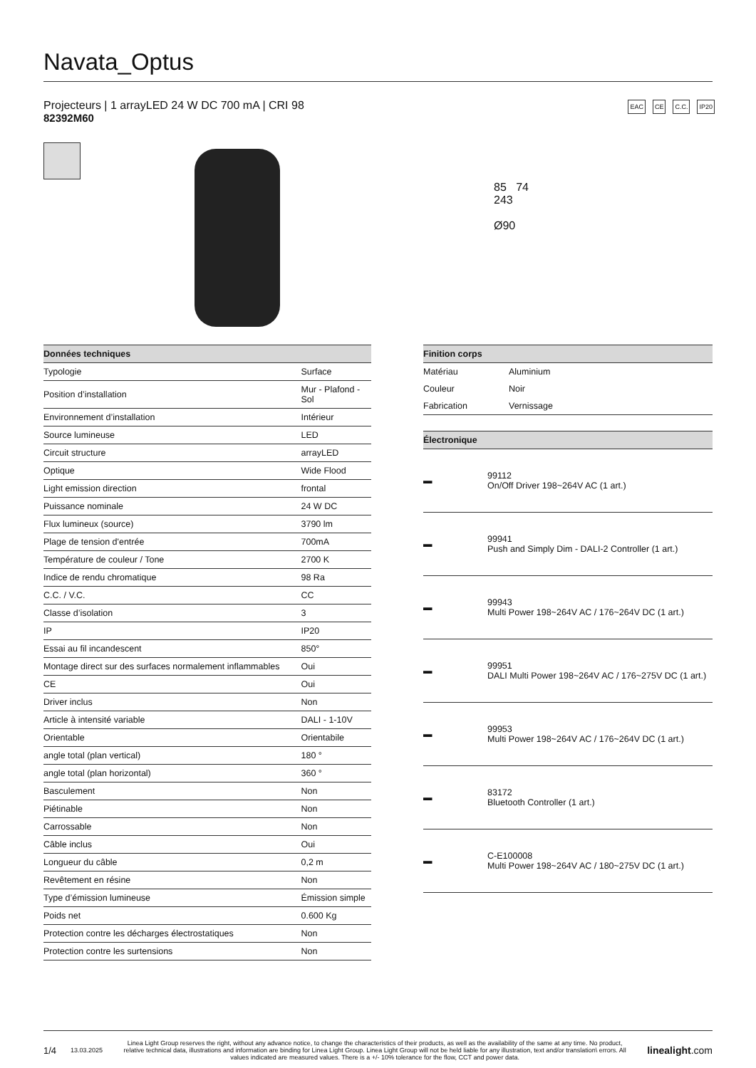Navata_Optus
Projecteurs | 1 arrayLED 24 W DC 700 mA | CRI 98
82392M60
EAC CE C.C. IP20
85 74
243
Ø90
| Données techniques | |
| --- | --- |
| Typologie | Surface |
| Position d’installation | Mur - Plafond - Sol |
| Environnement d’installation | Intérieur |
| Source lumineuse | LED |
| Circuit structure | arrayLED |
| Optique | Wide Flood |
| Light emission direction | frontal |
| Puissance nominale | 24 W DC |
| Flux lumineux (source) | 3790 lm |
| Plage de tension d'entrée | 700mA |
| Température de couleur / Tone | 2700 K |
| Indice de rendu chromatique | 98 Ra |
| C.C. / V.C. | CC |
| Classe d’isolation | 3 |
| IP | IP20 |
| Essai au fil incandescent | 850° |
| Montage direct sur des surfaces normalement inflammables | Oui |
| CE | Oui |
| Driver inclus | Non |
| Article à intensité variable | DALI - 1-10V |
| Orientable | Orientabile |
| angle total (plan vertical) | 180 ° |
| angle total (plan horizontal) | 360 ° |
| Basculement | Non |
| Piétinable | Non |
| Carrossable | Non |
| Câble inclus | Oui |
| Longueur du câble | 0,2 m |
| Revêtement en résine | Non |
| Type d’émission lumineuse | Émission simple |
| Poids net | 0.600 Kg |
| Protection contre les décharges électrostatiques | Non |
| Protection contre les surtensions | Non |
| Finition corps | |
| --- | --- |
| Matériau | Aluminium |
| Couleur | Noir |
| Fabrication | Vernissage |
| Électronique | |
| --- | --- |
| ▬ | 99112 On/Off Driver 198~264V AC (1 art.) |
| ▬ | 99941 Push and Simply Dim - DALI-2 Controller (1 art.) |
| ▬ | 99943 Multi Power 198~264V AC / 176~264V DC (1 art.) |
| ▬ | 99951 DALI Multi Power 198~264V AC / 176~275V DC (1 art.) |
| ▬ | 99953 Multi Power 198~264V AC / 176~264V DC (1 art.) |
| ▬ | 83172 Bluetooth Controller (1 art.) |
| ▬ | C-E100008 Multi Power 198~264V AC / 180~275V DC (1 art.) |
1/4 13.03.2025 Linea Light Group reserves the right, without any advance notice, to change the characteristics of their products, as well as the availability of the same at any time. No product, relative technical data, illustrations and information are binding for Linea Light Group. Linea Light Group will not be held liable for any illustration, text and/or translation\ errors. All values indicated are measured values. There is a +/- 10% tolerance for the flow, CCT and power data. linealight.com